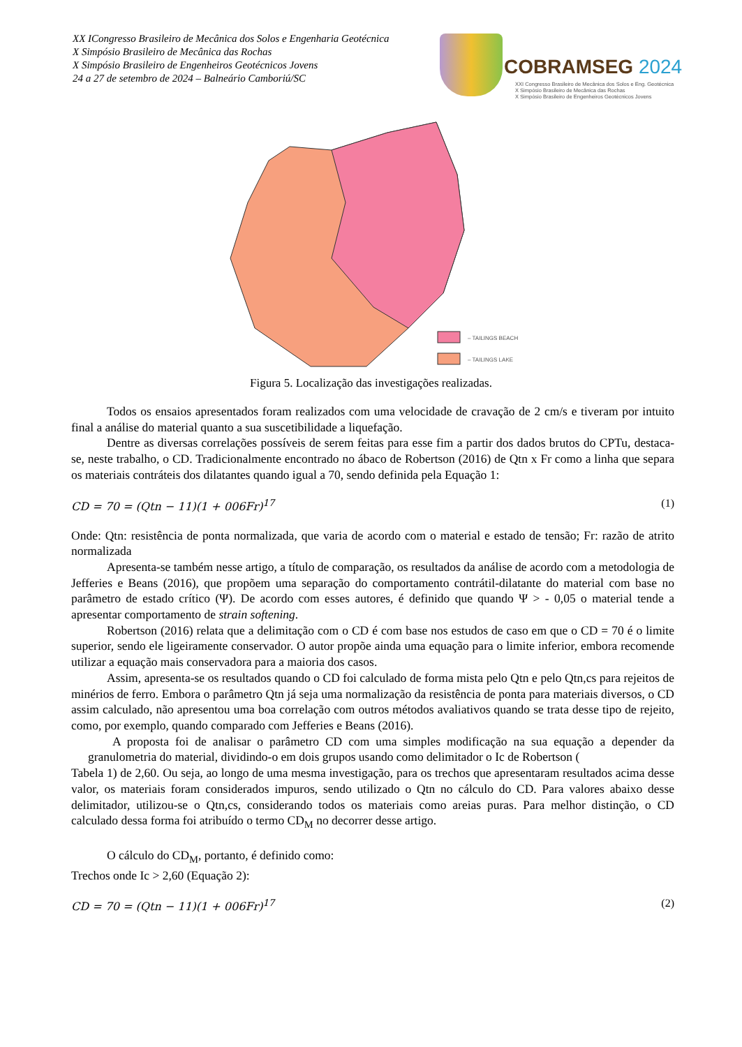XX ICongresso Brasileiro de Mecânica dos Solos e Engenharia Geotécnica
X Simpósio Brasileiro de Mecânica das Rochas
X Simpósio Brasileiro de Engenheiros Geotécnicos Jovens
24 a 27 de setembro de 2024 – Balneário Camboriú/SC
COBRAMSEG 2024
XXI Congresso Brasileiro de Mecânica dos Solos e Eng. Geotécnica
X Simpósio Brasileiro de Mecânica das Rochas
X Simpósio Brasileiro de Engenheiros Geotécnicos Jovens
– TAILINGS BEACH
– TAILINGS LAKE
Figura 5. Localização das investigações realizadas.
Todos os ensaios apresentados foram realizados com uma velocidade de cravação de 2 cm/s e tiveram por intuito final a análise do material quanto a sua suscetibilidade a liquefação.
Dentre as diversas correlações possíveis de serem feitas para esse fim a partir dos dados brutos do CPTu, destaca-se, neste trabalho, o CD. Tradicionalmente encontrado no ábaco de Robertson (2016) de Qtn x Fr como a linha que separa os materiais contráteis dos dilatantes quando igual a 70, sendo definida pela Equação 1:
CD = 70 = (Qtn − 11)(1 + 006Fr)<sup>17</sup> (1)
Onde: Qtn: resistência de ponta normalizada, que varia de acordo com o material e estado de tensão; Fr: razão de atrito normalizada
Apresenta-se também nesse artigo, a título de comparação, os resultados da análise de acordo com a metodologia de Jefferies e Beans (2016), que propõem uma separação do comportamento contrátil-dilatante do material com base no parâmetro de estado crítico (Ψ). De acordo com esses autores, é definido que quando Ψ > - 0,05 o material tende a apresentar comportamento de strain softening.
Robertson (2016) relata que a delimitação com o CD é com base nos estudos de caso em que o CD = 70 é o limite superior, sendo ele ligeiramente conservador. O autor propõe ainda uma equação para o limite inferior, embora recomende utilizar a equação mais conservadora para a maioria dos casos.
Assim, apresenta-se os resultados quando o CD foi calculado de forma mista pelo Qtn e pelo Qtn,cs para rejeitos de minérios de ferro. Embora o parâmetro Qtn já seja uma normalização da resistência de ponta para materiais diversos, o CD assim calculado, não apresentou uma boa correlação com outros métodos avaliativos quando se trata desse tipo de rejeito, como, por exemplo, quando comparado com Jefferies e Beans (2016).
A proposta foi de analisar o parâmetro CD com uma simples modificação na sua equação a depender da granulometria do material, dividindo-o em dois grupos usando como delimitador o Ic de Robertson (
Tabela 1) de 2,60. Ou seja, ao longo de uma mesma investigação, para os trechos que apresentaram resultados acima desse valor, os materiais foram considerados impuros, sendo utilizado o Qtn no cálculo do CD. Para valores abaixo desse delimitador, utilizou-se o Qtn,cs, considerando todos os materiais como areias puras. Para melhor distinção, o CD calculado dessa forma foi atribuído o termo CD<sub>M</sub> no decorrer desse artigo.
O cálculo do CD<sub>M</sub>, portanto, é definido como:
Trechos onde Ic > 2,60 (Equação 2):
CD = 70 = (Qtn − 11)(1 + 006Fr)<sup>17</sup> (2)